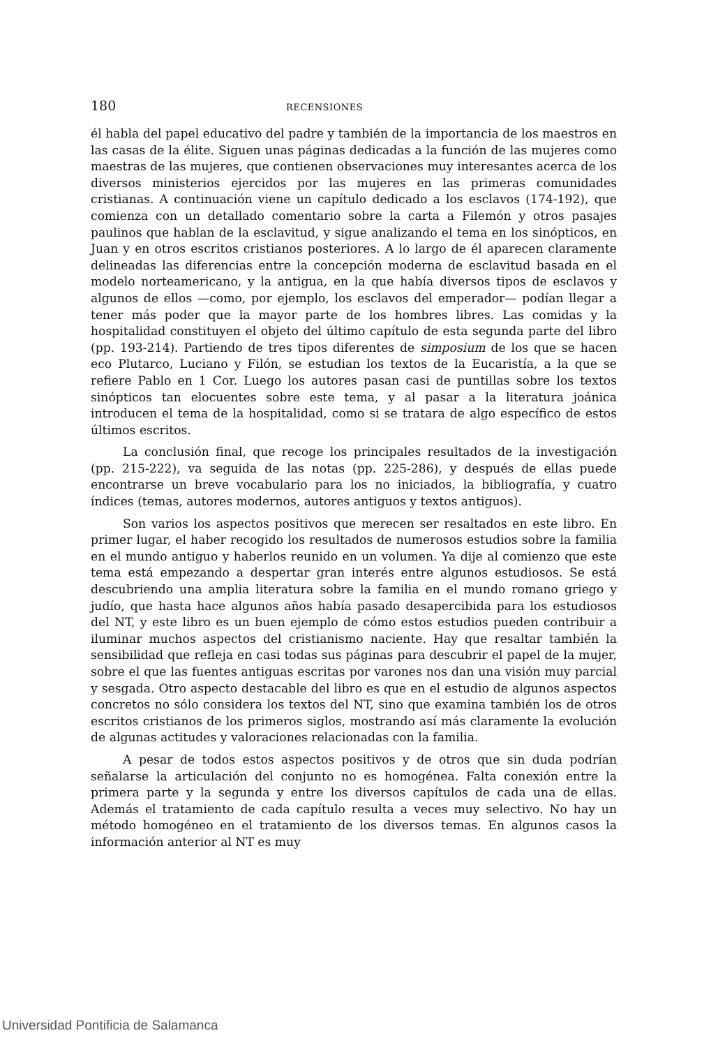180 RECENSIONES
él habla del papel educativo del padre y también de la importancia de los maestros en las casas de la élite. Siguen unas páginas dedicadas a la función de las mujeres como maestras de las mujeres, que contienen observaciones muy interesantes acerca de los diversos ministerios ejercidos por las mujeres en las primeras comunidades cristianas. A continuación viene un capítulo dedicado a los esclavos (174-192), que comienza con un detallado comentario sobre la carta a Filemón y otros pasajes paulinos que hablan de la esclavitud, y sigue analizando el tema en los sinópticos, en Juan y en otros escritos cristianos posteriores. A lo largo de él aparecen claramente delineadas las diferencias entre la concepción moderna de esclavitud basada en el modelo norteamericano, y la antigua, en la que había diversos tipos de esclavos y algunos de ellos —como, por ejemplo, los esclavos del emperador— podían llegar a tener más poder que la mayor parte de los hombres libres. Las comidas y la hospitalidad constituyen el objeto del último capítulo de esta segunda parte del libro (pp. 193-214). Partiendo de tres tipos diferentes de simposium de los que se hacen eco Plutarco, Luciano y Filón, se estudian los textos de la Eucaristía, a la que se refiere Pablo en 1 Cor. Luego los autores pasan casi de puntillas sobre los textos sinópticos tan elocuentes sobre este tema, y al pasar a la literatura joánica introducen el tema de la hospitalidad, como si se tratara de algo específico de estos últimos escritos.
La conclusión final, que recoge los principales resultados de la investigación (pp. 215-222), va seguida de las notas (pp. 225-286), y después de ellas puede encontrarse un breve vocabulario para los no iniciados, la bibliografía, y cuatro índices (temas, autores modernos, autores antiguos y textos antiguos).
Son varios los aspectos positivos que merecen ser resaltados en este libro. En primer lugar, el haber recogido los resultados de numerosos estudios sobre la familia en el mundo antiguo y haberlos reunido en un volumen. Ya dije al comienzo que este tema está empezando a despertar gran interés entre algunos estudiosos. Se está descubriendo una amplia literatura sobre la familia en el mundo romano griego y judío, que hasta hace algunos años había pasado desapercibida para los estudiosos del NT, y este libro es un buen ejemplo de cómo estos estudios pueden contribuir a iluminar muchos aspectos del cristianismo naciente. Hay que resaltar también la sensibilidad que refleja en casi todas sus páginas para descubrir el papel de la mujer, sobre el que las fuentes antiguas escritas por varones nos dan una visión muy parcial y sesgada. Otro aspecto destacable del libro es que en el estudio de algunos aspectos concretos no sólo considera los textos del NT, sino que examina también los de otros escritos cristianos de los primeros siglos, mostrando así más claramente la evolución de algunas actitudes y valoraciones relacionadas con la familia.
A pesar de todos estos aspectos positivos y de otros que sin duda podrían señalarse la articulación del conjunto no es homogénea. Falta conexión entre la primera parte y la segunda y entre los diversos capítulos de cada una de ellas. Además el tratamiento de cada capítulo resulta a veces muy selectivo. No hay un método homogéneo en el tratamiento de los diversos temas. En algunos casos la información anterior al NT es muy
Universidad Pontificia de Salamanca